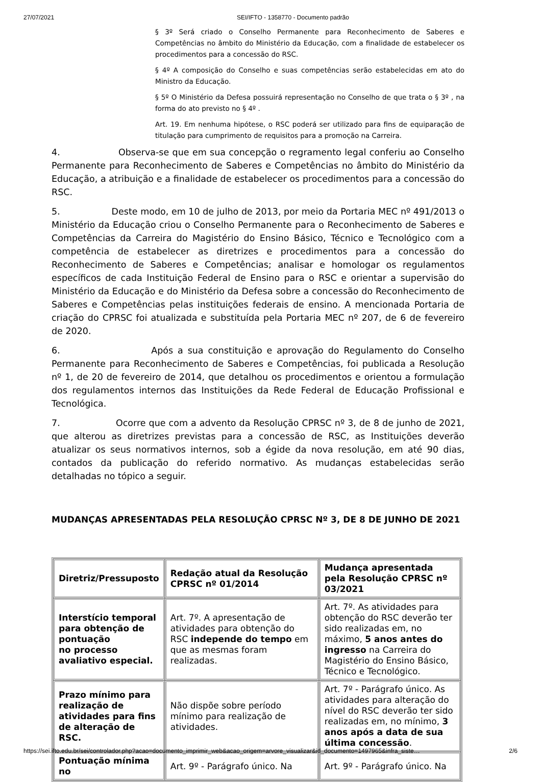27/07/2021 SEI/IFTO - 1358770 - Documento padrão
§ 3º Será criado o Conselho Permanente para Reconhecimento de Saberes e Competências no âmbito do Ministério da Educação, com a finalidade de estabelecer os procedimentos para a concessão do RSC.
§ 4º A composição do Conselho e suas competências serão estabelecidas em ato do Ministro da Educação.
§ 5º O Ministério da Defesa possuirá representação no Conselho de que trata o § 3º , na forma do ato previsto no § 4º .
Art. 19. Em nenhuma hipótese, o RSC poderá ser utilizado para fins de equiparação de titulação para cumprimento de requisitos para a promoção na Carreira.
4. Observa-se que em sua concepção o regramento legal conferiu ao Conselho Permanente para Reconhecimento de Saberes e Competências no âmbito do Ministério da Educação, a atribuição e a finalidade de estabelecer os procedimentos para a concessão do RSC.
5. Deste modo, em 10 de julho de 2013, por meio da Portaria MEC nº 491/2013 o Ministério da Educação criou o Conselho Permanente para o Reconhecimento de Saberes e Competências da Carreira do Magistério do Ensino Básico, Técnico e Tecnológico com a competência de estabelecer as diretrizes e procedimentos para a concessão do Reconhecimento de Saberes e Competências; analisar e homologar os regulamentos específicos de cada Instituição Federal de Ensino para o RSC e orientar a supervisão do Ministério da Educação e do Ministério da Defesa sobre a concessão do Reconhecimento de Saberes e Competências pelas instituições federais de ensino. A mencionada Portaria de criação do CPRSC foi atualizada e substituída pela Portaria MEC nº 207, de 6 de fevereiro de 2020.
6. Após a sua constituição e aprovação do Regulamento do Conselho Permanente para Reconhecimento de Saberes e Competências, foi publicada a Resolução nº 1, de 20 de fevereiro de 2014, que detalhou os procedimentos e orientou a formulação dos regulamentos internos das Instituições da Rede Federal de Educação Profissional e Tecnológica.
7. Ocorre que com a advento da Resolução CPRSC nº 3, de 8 de junho de 2021, que alterou as diretrizes previstas para a concessão de RSC, as Instituições deverão atualizar os seus normativos internos, sob a égide da nova resolução, em até 90 dias, contados da publicação do referido normativo. As mudanças estabelecidas serão detalhadas no tópico a seguir.
MUDANÇAS APRESENTADAS PELA RESOLUÇÃO CPRSC Nº 3, DE 8 DE JUNHO DE 2021
| Diretriz/Pressuposto | Redação atual da Resolução CPRSC nº 01/2014 | Mudança apresentada pela Resolução CPRSC nº 03/2021 |
| --- | --- | --- |
| Interstício temporal para obtenção de pontuação no processo avaliativo especial. | Art. 7º. A apresentação de atividades para obtenção do RSC independe do tempo em que as mesmas foram realizadas. | Art. 7º. As atividades para obtenção do RSC deverão ter sido realizadas em, no máximo, 5 anos antes do ingresso na Carreira do Magistério do Ensino Básico, Técnico e Tecnológico. |
| Prazo mínimo para realização de atividades para fins de alteração de RSC. | Não dispõe sobre período mínimo para realização de atividades. | Art. 7º - Parágrafo único. As atividades para alteração do nível do RSC deverão ter sido realizadas em, no mínimo, 3 anos após a data de sua última concessão . |
| Pontuação mínima no | Art. 9º - Parágrafo único. Na | Art. 9º - Parágrafo único. Na |
https://sei.ifto.edu.br/sei/controlador.php?acao=documento_imprimir_web&acao_origem=arvore_visualizar&id_documento=1497965&infra_siste… 2/6